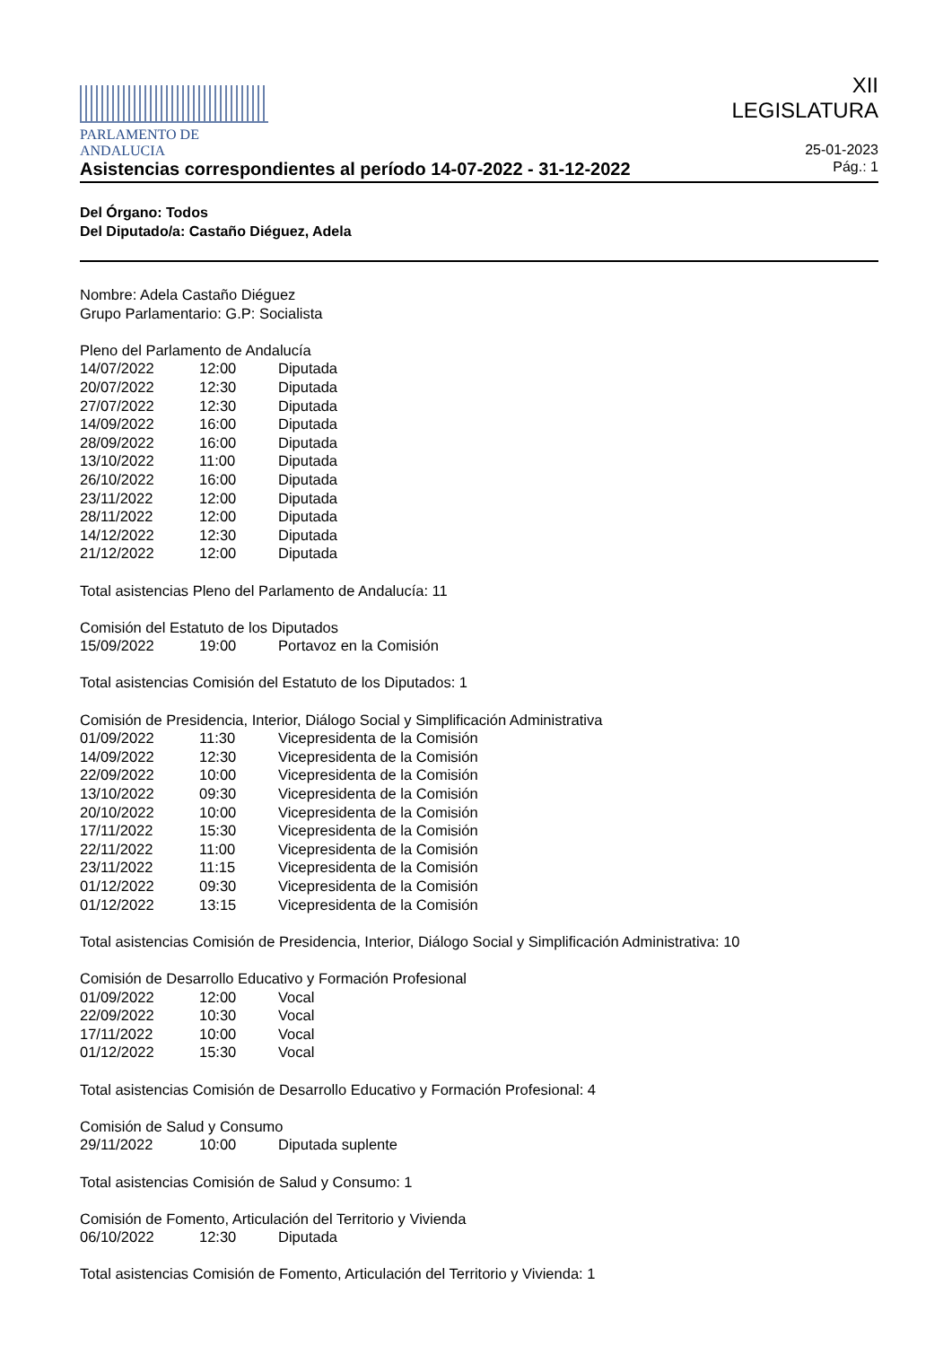PARLAMENTO DE ANDALUCIA
XII
LEGISLATURA
25-01-2023
Asistencias correspondientes al período 14-07-2022 - 31-12-2022 Pág.: 1
Del Órgano: Todos
Del Diputado/a: Castaño Diéguez, Adela
Nombre: Adela Castaño Diéguez
Grupo Parlamentario: G.P: Socialista
Pleno del Parlamento de Andalucía
| 14/07/2022 | 12:00 | Diputada |
| 20/07/2022 | 12:30 | Diputada |
| 27/07/2022 | 12:30 | Diputada |
| 14/09/2022 | 16:00 | Diputada |
| 28/09/2022 | 16:00 | Diputada |
| 13/10/2022 | 11:00 | Diputada |
| 26/10/2022 | 16:00 | Diputada |
| 23/11/2022 | 12:00 | Diputada |
| 28/11/2022 | 12:00 | Diputada |
| 14/12/2022 | 12:30 | Diputada |
| 21/12/2022 | 12:00 | Diputada |
Total asistencias Pleno del Parlamento de Andalucía: 11
Comisión del Estatuto de los Diputados
| 15/09/2022 | 19:00 | Portavoz en la Comisión |
Total asistencias Comisión del Estatuto de los Diputados: 1
Comisión de Presidencia, Interior, Diálogo Social y Simplificación Administrativa
| 01/09/2022 | 11:30 | Vicepresidenta de la Comisión |
| 14/09/2022 | 12:30 | Vicepresidenta de la Comisión |
| 22/09/2022 | 10:00 | Vicepresidenta de la Comisión |
| 13/10/2022 | 09:30 | Vicepresidenta de la Comisión |
| 20/10/2022 | 10:00 | Vicepresidenta de la Comisión |
| 17/11/2022 | 15:30 | Vicepresidenta de la Comisión |
| 22/11/2022 | 11:00 | Vicepresidenta de la Comisión |
| 23/11/2022 | 11:15 | Vicepresidenta de la Comisión |
| 01/12/2022 | 09:30 | Vicepresidenta de la Comisión |
| 01/12/2022 | 13:15 | Vicepresidenta de la Comisión |
Total asistencias Comisión de Presidencia, Interior, Diálogo Social y Simplificación Administrativa: 10
Comisión de Desarrollo Educativo y Formación Profesional
| 01/09/2022 | 12:00 | Vocal |
| 22/09/2022 | 10:30 | Vocal |
| 17/11/2022 | 10:00 | Vocal |
| 01/12/2022 | 15:30 | Vocal |
Total asistencias Comisión de Desarrollo Educativo y Formación Profesional: 4
Comisión de Salud y Consumo
| 29/11/2022 | 10:00 | Diputada suplente |
Total asistencias Comisión de Salud y Consumo: 1
Comisión de Fomento, Articulación del Territorio y Vivienda
| 06/10/2022 | 12:30 | Diputada |
Total asistencias Comisión de Fomento, Articulación del Territorio y Vivienda: 1